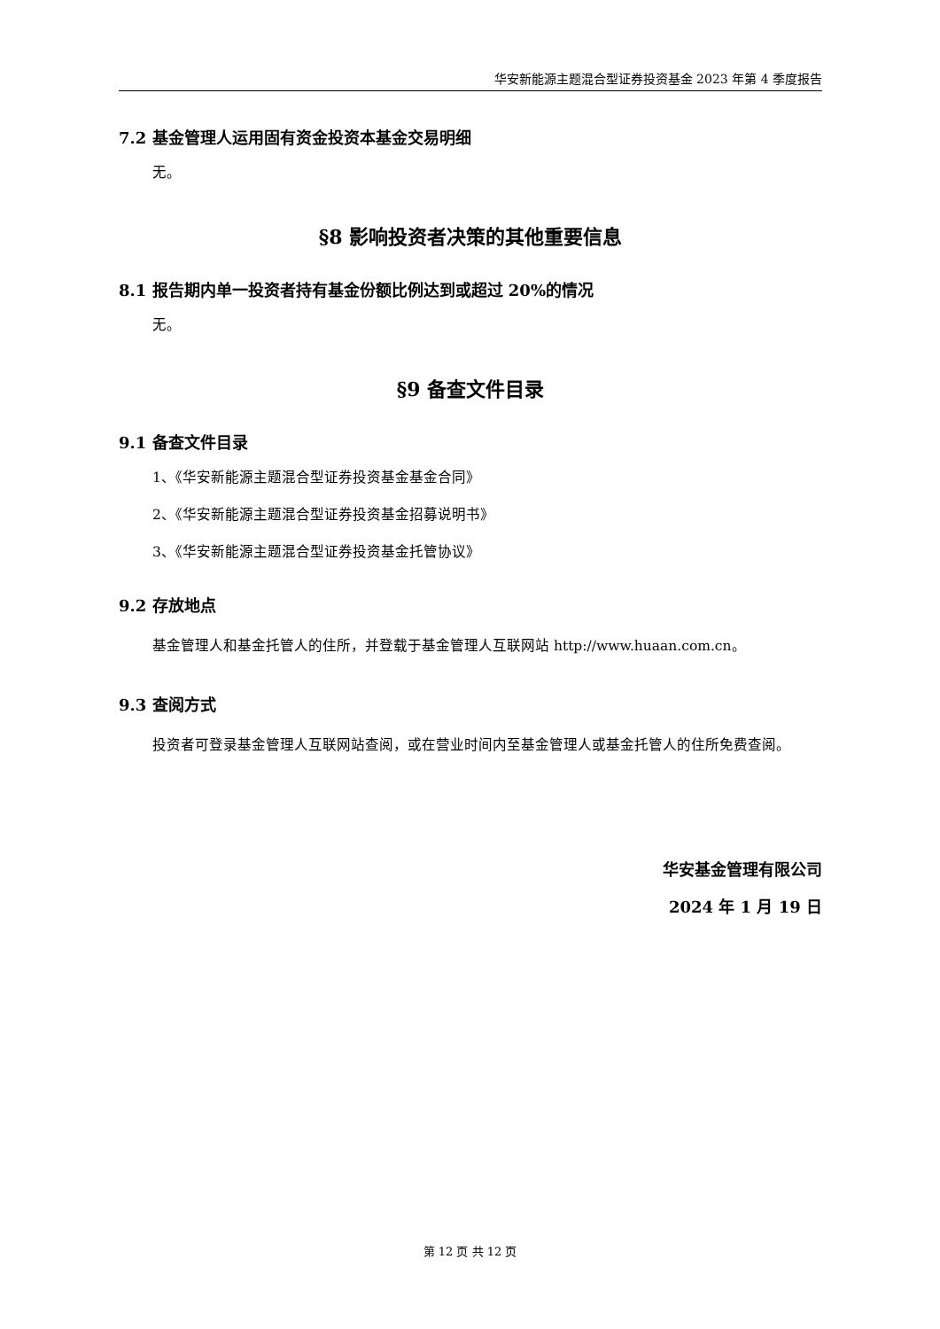华安新能源主题混合型证券投资基金 2023 年第 4 季度报告
7.2 基金管理人运用固有资金投资本基金交易明细
无。
§8 影响投资者决策的其他重要信息
8.1 报告期内单一投资者持有基金份额比例达到或超过 20%的情况
无。
§9 备查文件目录
9.1 备查文件目录
1、《华安新能源主题混合型证券投资基金基金合同》
2、《华安新能源主题混合型证券投资基金招募说明书》
3、《华安新能源主题混合型证券投资基金托管协议》
9.2 存放地点
基金管理人和基金托管人的住所，并登载于基金管理人互联网站 http://www.huaan.com.cn。
9.3 查阅方式
投资者可登录基金管理人互联网站查阅，或在营业时间内至基金管理人或基金托管人的住所免费查阅。
华安基金管理有限公司
2024 年 1 月 19 日
第 12 页 共 12 页